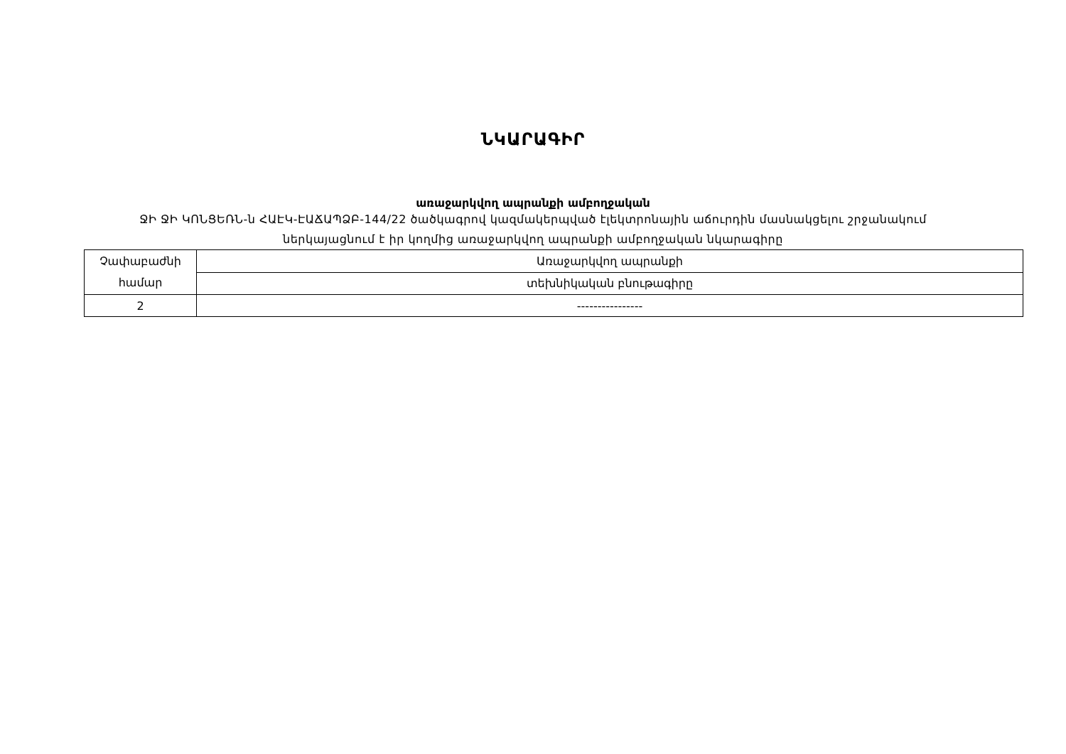ՆԿԱՐԱԳԻՐ
առաջարկվող ապրանքի ամբողջական
ՋԻ ՋԻ ԿՈՆՑԵՌՆ-ն ՀԱԷԿ-ԷԱՃԱՊՁԲ-144/22 ծածկագրով կազմակերպված էլեկտրոնային աճուրդին մասնակցելու շրջանակում
ներկայացնում է իր կողմից առաջարկվող ապրանքի ամբողջական նկարագիրը
| Չափաբաժնի համար | Առաջարկվող ապրանքի |
| | տեխնիկական բնութագիրը |
| 2 | ---------------- |